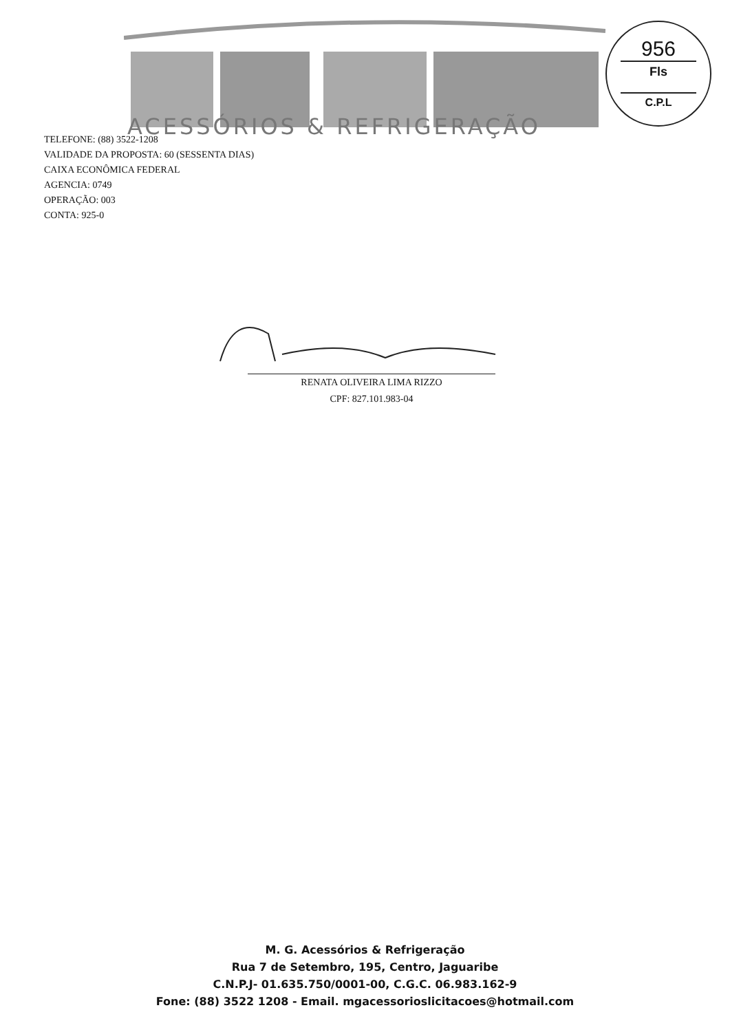ACESSÓRIOS & REFRIGERAÇÃO
956
Fls
C.P.L
TELEFONE: (88) 3522-1208
VALIDADE DA PROPOSTA: 60 (SESSENTA DIAS)
CAIXA ECONÔMICA FEDERAL
AGENCIA: 0749
OPERAÇÃO: 003
CONTA: 925-0
RENATA OLIVEIRA LIMA RIZZO
CPF: 827.101.983-04
M. G. Acessórios & Refrigeração
Rua 7 de Setembro, 195, Centro, Jaguaribe
C.N.P.J- 01.635.750/0001-00, C.G.C. 06.983.162-9
Fone: (88) 3522 1208 - Email. mgacessorioslicitacoes@hotmail.com